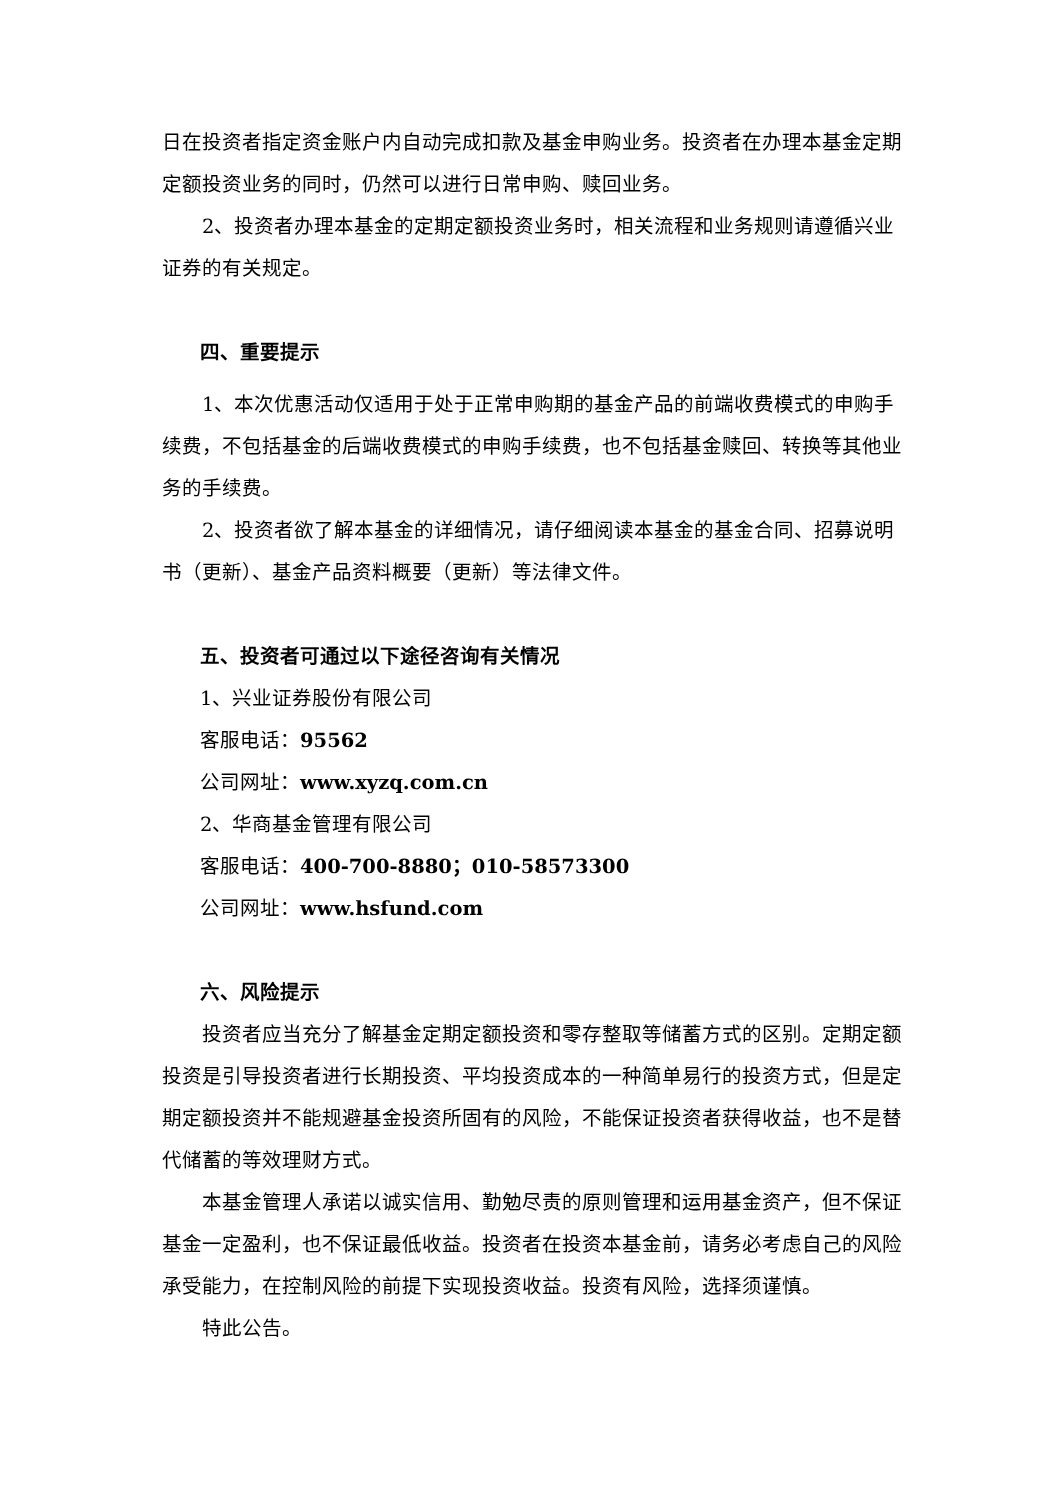日在投资者指定资金账户内自动完成扣款及基金申购业务。投资者在办理本基金定期定额投资业务的同时，仍然可以进行日常申购、赎回业务。
2、投资者办理本基金的定期定额投资业务时，相关流程和业务规则请遵循兴业证券的有关规定。
四、重要提示
1、本次优惠活动仅适用于处于正常申购期的基金产品的前端收费模式的申购手续费，不包括基金的后端收费模式的申购手续费，也不包括基金赎回、转换等其他业务的手续费。
2、投资者欲了解本基金的详细情况，请仔细阅读本基金的基金合同、招募说明书（更新）、基金产品资料概要（更新）等法律文件。
五、投资者可通过以下途径咨询有关情况
1、兴业证券股份有限公司
客服电话：95562
公司网址：www.xyzq.com.cn
2、华商基金管理有限公司
客服电话：400-700-8880；010-58573300
公司网址：www.hsfund.com
六、风险提示
投资者应当充分了解基金定期定额投资和零存整取等储蓄方式的区别。定期定额投资是引导投资者进行长期投资、平均投资成本的一种简单易行的投资方式，但是定期定额投资并不能规避基金投资所固有的风险，不能保证投资者获得收益，也不是替代储蓄的等效理财方式。
本基金管理人承诺以诚实信用、勤勉尽责的原则管理和运用基金资产，但不保证基金一定盈利，也不保证最低收益。投资者在投资本基金前，请务必考虑自己的风险承受能力，在控制风险的前提下实现投资收益。投资有风险，选择须谨慎。
特此公告。